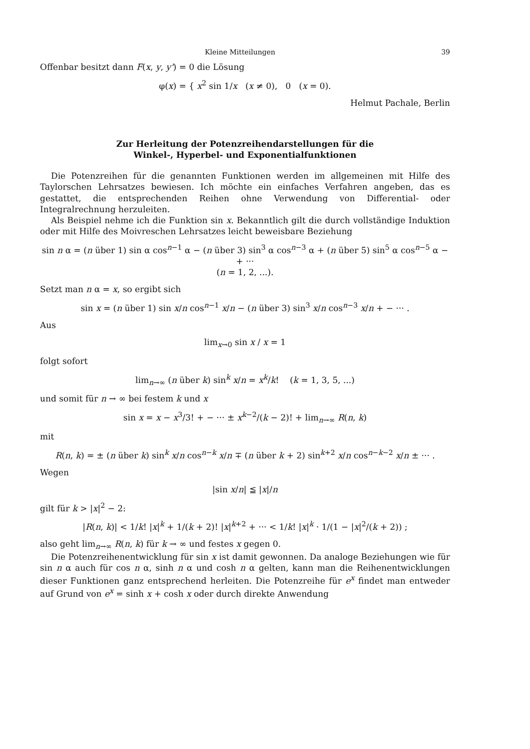Kleine Mitteilungen 39
Offenbar besitzt dann F(x, y, y') = 0 die Lösung
φ(x) = { x<sup>2</sup> sin 1/x (x ≠ 0), 0 (x = 0).
Helmut Pachale, Berlin
Zur Herleitung der Potenzreihendarstellungen für die
Winkel-, Hyperbel- und Exponentialfunktionen
Die Potenzreihen für die genannten Funktionen werden im allgemeinen mit Hilfe des Taylorschen Lehrsatzes bewiesen. Ich möchte ein einfaches Verfahren angeben, das es gestattet, die entsprechenden Reihen ohne Verwendung von Differential- oder Integralrechnung herzuleiten.
Als Beispiel nehme ich die Funktion sin x. Bekanntlich gilt die durch vollständige Induktion oder mit Hilfe des Moivreschen Lehrsatzes leicht beweisbare Beziehung
sin n α = (n über 1) sin α cos<sup>n−1</sup> α − (n über 3) sin<sup>3</sup> α cos<sup>n−3</sup> α + (n über 5) sin<sup>5</sup> α cos<sup>n−5</sup> α − + ···
(n = 1, 2, ...).
Setzt man n α = x, so ergibt sich
sin x = (n über 1) sin x/n cos<sup>n−1</sup> x/n − (n über 3) sin<sup>3</sup> x/n cos<sup>n−3</sup> x/n + − ··· .
Aus
lim<sub>x→0</sub> sin x / x = 1
folgt sofort
lim<sub>n→∞</sub> (n über k) sin<sup>k</sup> x/n = x<sup>k</sup>/k! (k = 1, 3, 5, ...)
und somit für n → ∞ bei festem k und x
sin x = x − x<sup>3</sup>/3! + − ··· ± x<sup>k−2</sup>/(k − 2)! + lim<sub>n→∞</sub> R(n, k)
mit
R(n, k) = ± (n über k) sin<sup>k</sup> x/n cos<sup>n−k</sup> x/n ∓ (n über k + 2) sin<sup>k+2</sup> x/n cos<sup>n−k−2</sup> x/n ± ··· .
Wegen
|sin x/n| ≦ |x|/n
gilt für k > |x|<sup>2</sup> − 2:
|R(n, k)| < 1/k! |x|<sup>k</sup> + 1/(k + 2)! |x|<sup>k+2</sup> + ··· < 1/k! |x|<sup>k</sup> · 1/(1 − |x|<sup>2</sup>/(k + 2)) ;
also geht lim<sub>n→∞</sub> R(n, k) für k → ∞ und festes x gegen 0.
Die Potenzreihenentwicklung für sin x ist damit gewonnen. Da analoge Beziehungen wie für sin n α auch für cos n α, sinh n α und cosh n α gelten, kann man die Reihenentwicklungen dieser Funktionen ganz entsprechend herleiten. Die Potenzreihe für e<sup>x</sup> findet man entweder auf Grund von e<sup>x</sup> = sinh x + cosh x oder durch direkte Anwendung